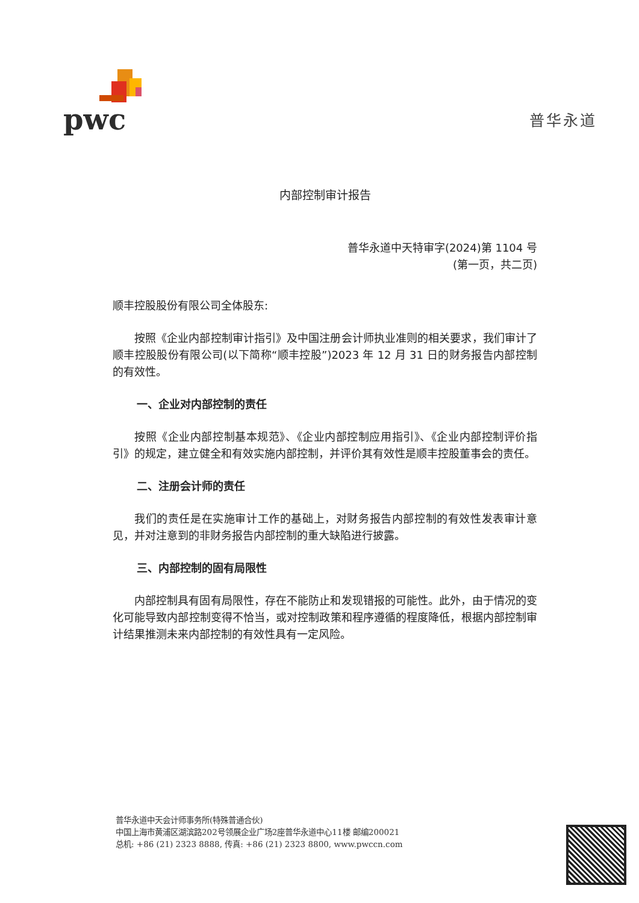pwc
普华永道
内部控制审计报告
普华永道中天特审字(2024)第 1104 号
(第一页，共二页)
顺丰控股股份有限公司全体股东:
按照《企业内部控制审计指引》及中国注册会计师执业准则的相关要求，我们审计了顺丰控股股份有限公司(以下简称“顺丰控股”)2023 年 12 月 31 日的财务报告内部控制的有效性。
一、企业对内部控制的责任
按照《企业内部控制基本规范》、《企业内部控制应用指引》、《企业内部控制评价指引》的规定，建立健全和有效实施内部控制，并评价其有效性是顺丰控股董事会的责任。
二、注册会计师的责任
我们的责任是在实施审计工作的基础上，对财务报告内部控制的有效性发表审计意见，并对注意到的非财务报告内部控制的重大缺陷进行披露。
三、内部控制的固有局限性
内部控制具有固有局限性，存在不能防止和发现错报的可能性。此外，由于情况的变化可能导致内部控制变得不恰当，或对控制政策和程序遵循的程度降低，根据内部控制审计结果推测未来内部控制的有效性具有一定风险。
普华永道中天会计师事务所(特殊普通合伙)
中国上海市黄浦区湖滨路202号领展企业广场2座普华永道中心11楼 邮编200021
总机: +86 (21) 2323 8888, 传真: +86 (21) 2323 8800, www.pwccn.com